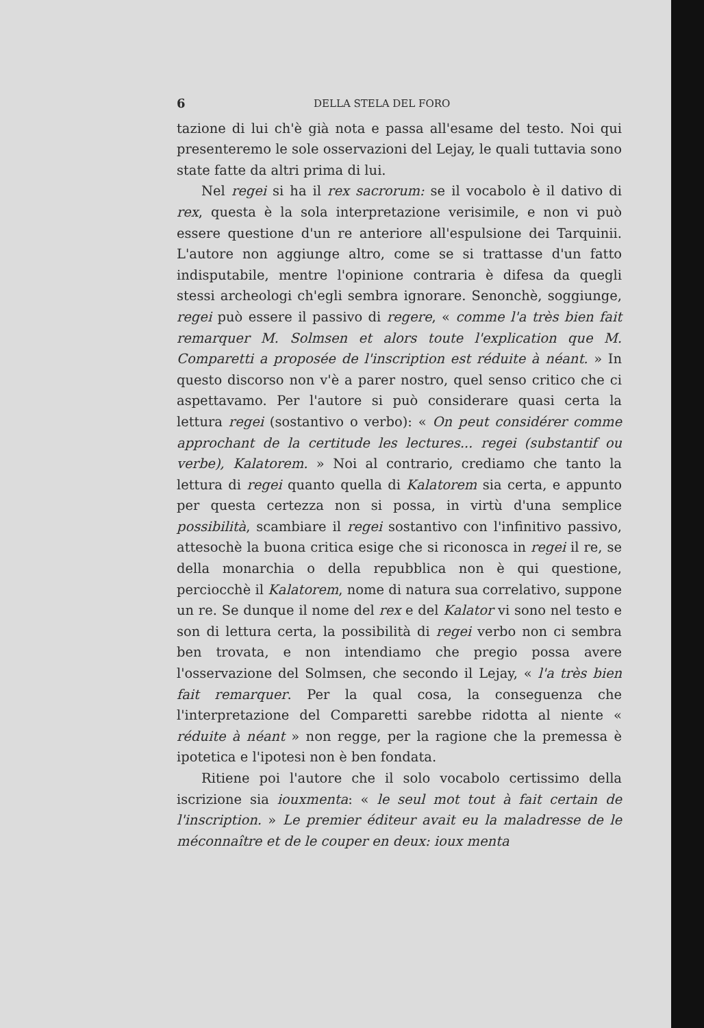6 DELLA STELA DEL FORO
tazione di lui ch'è già nota e passa all'esame del testo. Noi qui presenteremo le sole osservazioni del Lejay, le quali tuttavia sono state fatte da altri prima di lui.
Nel regei si ha il rex sacrorum: se il vocabolo è il dativo di rex, questa è la sola interpretazione verisimile, e non vi può essere questione d'un re anteriore all'espulsione dei Tarquinii. L'autore non aggiunge altro, come se si trattasse d'un fatto indisputabile, mentre l'opinione contraria è difesa da quegli stessi archeologi ch'egli sembra ignorare. Senonchè, soggiunge, regei può essere il passivo di regere, « comme l'a très bien fait remarquer M. Solmsen et alors toute l'explication que M. Comparetti a proposée de l'inscription est réduite à néant. » In questo discorso non v'è a parer nostro, quel senso critico che ci aspettavamo. Per l'autore si può considerare quasi certa la lettura regei (sostantivo o verbo): « On peut considérer comme approchant de la certitude les lectures... regei (substantif ou verbe), Kalatorem. » Noi al contrario, crediamo che tanto la lettura di regei quanto quella di Kalatorem sia certa, e appunto per questa certezza non si possa, in virtù d'una semplice possibilità, scambiare il regei sostantivo con l'infinitivo passivo, attesochè la buona critica esige che si riconosca in regei il re, se della monarchia o della repubblica non è qui questione, perciocchè il Kalatorem, nome di natura sua correlativo, suppone un re. Se dunque il nome del rex e del Kalator vi sono nel testo e son di lettura certa, la possibilità di regei verbo non ci sembra ben trovata, e non intendiamo che pregio possa avere l'osservazione del Solmsen, che secondo il Lejay, « l'a très bien fait remarquer. Per la qual cosa, la conseguenza che l'interpretazione del Comparetti sarebbe ridotta al niente « réduite à néant » non regge, per la ragione che la premessa è ipotetica e l'ipotesi non è ben fondata.
Ritiene poi l'autore che il solo vocabolo certissimo della iscrizione sia iouxmenta: « le seul mot tout à fait certain de l'inscription. » Le premier éditeur avait eu la maladresse de le méconnaître et de le couper en deux: ioux menta